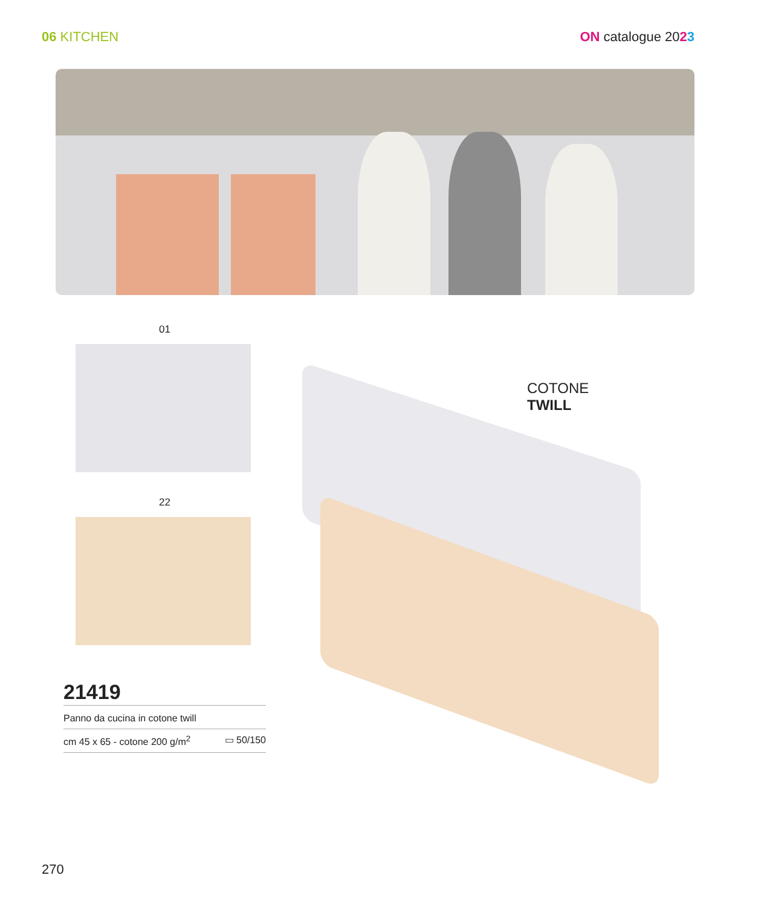06 KITCHEN ON catalogue 2023
COTONE
TWILL
01
22
21419
Panno da cucina in cotone twill
cm 45 x 65 - cotone 200 g/m<sup>2</sup> ▭ 50/150
270